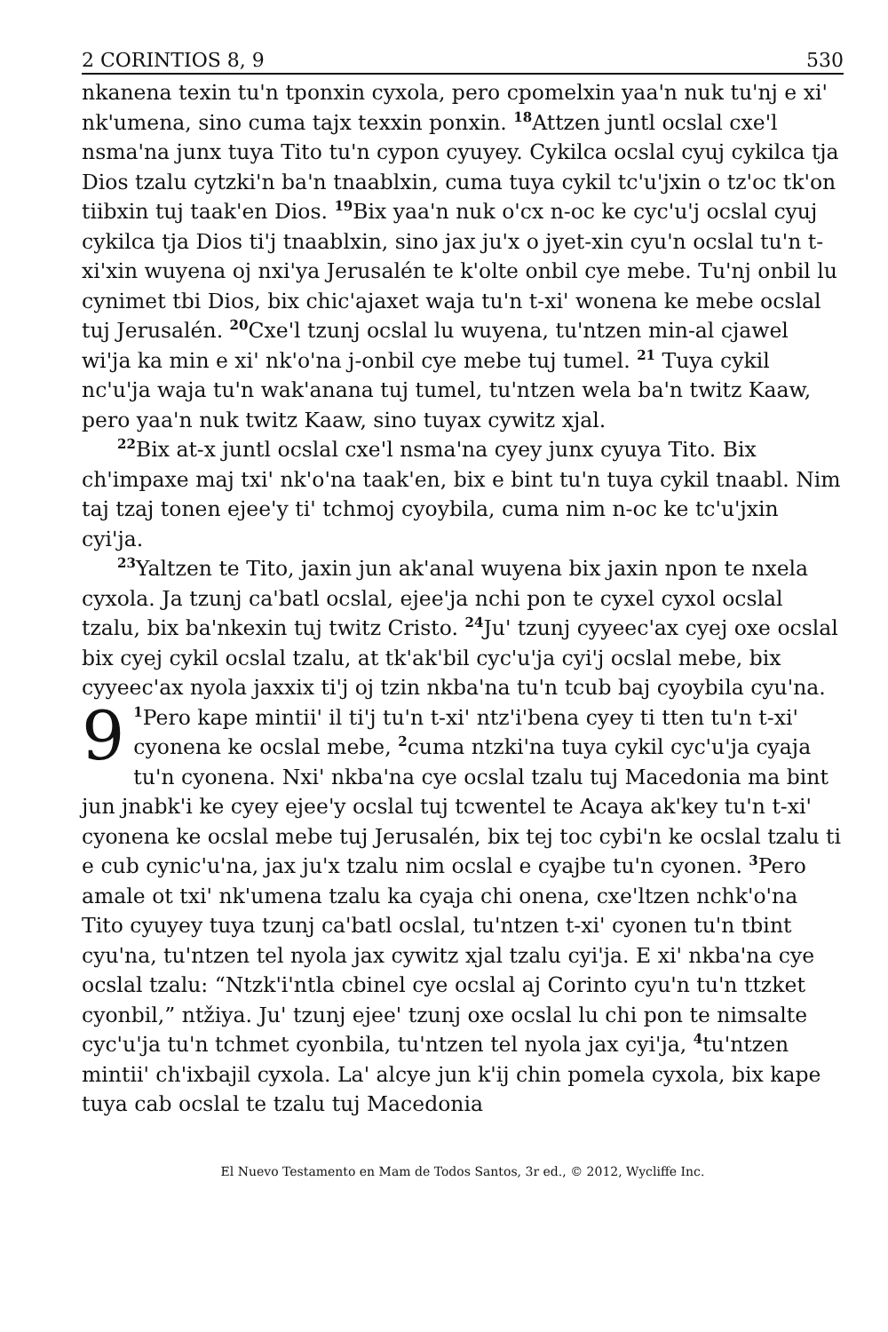2 CORINTIOS 8, 9 530
nkanena texin tu'n tponxin cyxola, pero cpomelxin yaa'n nuk tu'nj e xi' nk'umena, sino cuma tajx texxin ponxin. <sup>18</sup>Attzen juntl ocslal cxe'l nsma'na junx tuya Tito tu'n cypon cyuyey. Cykilca ocslal cyuj cykilca tja Dios tzalu cytzki'n ba'n tnaablxin, cuma tuya cykil tc'u'jxin o tz'oc tk'on tiibxin tuj taak'en Dios. <sup>19</sup>Bix yaa'n nuk o'cx n-oc ke cyc'u'j ocslal cyuj cykilca tja Dios ti'j tnaablxin, sino jax ju'x o jyet-xin cyu'n ocslal tu'n t-xi'xin wuyena oj nxi'ya Jerusalén te k'olte onbil cye mebe. Tu'nj onbil lu cynimet tbi Dios, bix chic'ajaxet waja tu'n t-xi' wonena ke mebe ocslal tuj Jerusalén. <sup>20</sup>Cxe'l tzunj ocslal lu wuyena, tu'ntzen min-al cjawel wi'ja ka min e xi' nk'o'na j-onbil cye mebe tuj tumel. <sup>21</sup> Tuya cykil nc'u'ja waja tu'n wak'anana tuj tumel, tu'ntzen wela ba'n twitz Kaaw, pero yaa'n nuk twitz Kaaw, sino tuyax cywitz xjal.
<sup>22</sup> Bix at-x juntl ocslal cxe'l nsma'na cyey junx cyuya Tito. Bix ch'impaxe maj txi' nk'o'na taak'en, bix e bint tu'n tuya cykil tnaabl. Nim taj tzaj tonen ejee'y ti' tchmoj cyoybila, cuma nim n-oc ke tc'u'jxin cyi'ja.
<sup>23</sup> Yaltzen te Tito, jaxin jun ak'anal wuyena bix jaxin npon te nxela cyxola. Ja tzunj ca'batl ocslal, ejee'ja nchi pon te cyxel cyxol ocslal tzalu, bix ba'nkexin tuj twitz Cristo. <sup>24</sup>Ju' tzunj cyyeec'ax cyej oxe ocslal bix cyej cykil ocslal tzalu, at tk'ak'bil cyc'u'ja cyi'j ocslal mebe, bix cyyeec'ax nyola jaxxix ti'j oj tzin nkba'na tu'n tcub baj cyoybila cyu'na.
9<sup>1</sup>Pero kape mintii' il ti'j tu'n t-xi' ntz'i'bena cyey ti tten tu'n t-xi' cyonena ke ocslal mebe, <sup>2</sup>cuma ntzki'na tuya cykil cyc'u'ja cyaja tu'n cyonena. Nxi' nkba'na cye ocslal tzalu tuj Macedonia ma bint jun jnabk'i ke cyey ejee'y ocslal tuj tcwentel te Acaya ak'key tu'n t-xi' cyonena ke ocslal mebe tuj Jerusalén, bix tej toc cybi'n ke ocslal tzalu ti e cub cynic'u'na, jax ju'x tzalu nim ocslal e cyajbe tu'n cyonen. <sup>3</sup>Pero amale ot txi' nk'umena tzalu ka cyaja chi onena, cxe'ltzen nchk'o'na Tito cyuyey tuya tzunj ca'batl ocslal, tu'ntzen t-xi' cyonen tu'n tbint cyu'na, tu'ntzen tel nyola jax cywitz xjal tzalu cyi'ja. E xi' nkba'na cye ocslal tzalu: “Ntzk'i'ntla cbinel cye ocslal aj Corinto cyu'n tu'n ttzket cyonbil,” ntžiya. Ju' tzunj ejee' tzunj oxe ocslal lu chi pon te nimsalte cyc'u'ja tu'n tchmet cyonbila, tu'ntzen tel nyola jax cyi'ja, <sup>4</sup>tu'ntzen mintii' ch'ixbajil cyxola. La' alcye jun k'ij chin pomela cyxola, bix kape tuya cab ocslal te tzalu tuj Macedonia
El Nuevo Testamento en Mam de Todos Santos, 3r ed., © 2012, Wycliffe Inc.